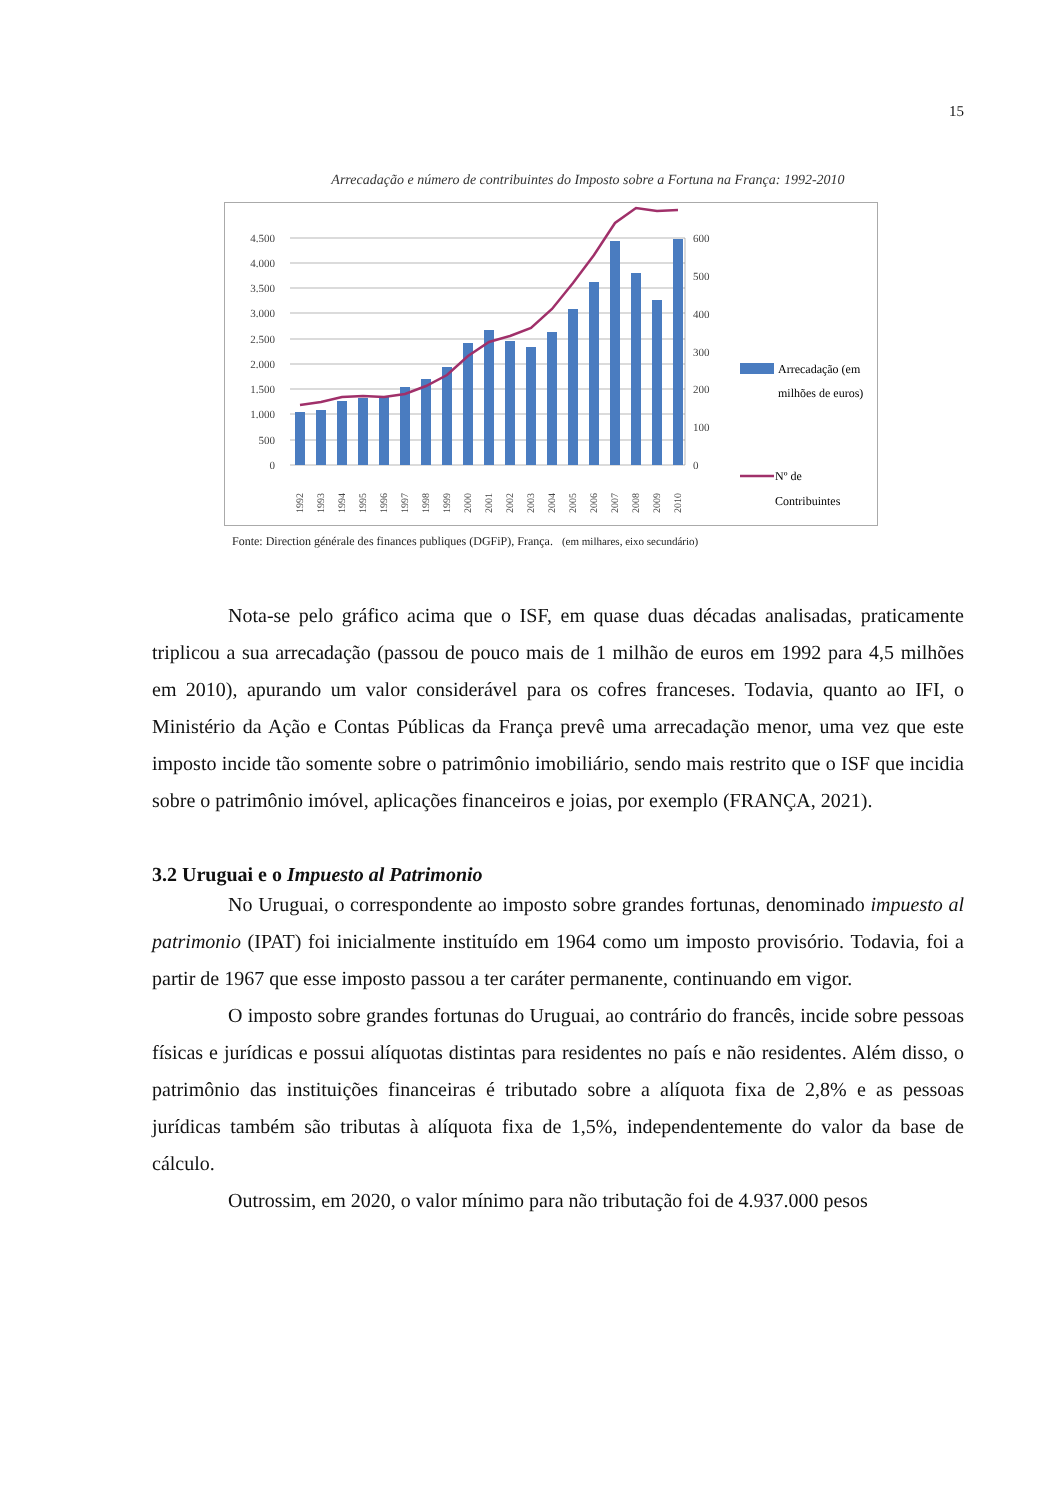15
Arrecadação e número de contribuintes do Imposto sobre a Fortuna na França: 1992-2010
4.500
4.000
3.500
3.000
2.500
2.000
1.500
1.000
500
0
600
500
400
300
200
100
0
Arrecadação (em
milhões de euros)
Nº de
Contribuintes
1992
1993
1994
1995
1996
1997
1998
1999
2000
2001
2002
2003
2004
2005
2006
2007
2008
2009
2010
Fonte: Direction générale des finances publiques (DGFiP), França. (em milhares, eixo secundário)
Nota-se pelo gráfico acima que o ISF, em quase duas décadas analisadas, praticamente triplicou a sua arrecadação (passou de pouco mais de 1 milhão de euros em 1992 para 4,5 milhões em 2010), apurando um valor considerável para os cofres franceses. Todavia, quanto ao IFI, o Ministério da Ação e Contas Públicas da França prevê uma arrecadação menor, uma vez que este imposto incide tão somente sobre o patrimônio imobiliário, sendo mais restrito que o ISF que incidia sobre o patrimônio imóvel, aplicações financeiros e joias, por exemplo (FRANÇA, 2021).
3.2 Uruguai e o Impuesto al Patrimonio
No Uruguai, o correspondente ao imposto sobre grandes fortunas, denominado impuesto al patrimonio (IPAT) foi inicialmente instituído em 1964 como um imposto provisório. Todavia, foi a partir de 1967 que esse imposto passou a ter caráter permanente, continuando em vigor.
O imposto sobre grandes fortunas do Uruguai, ao contrário do francês, incide sobre pessoas físicas e jurídicas e possui alíquotas distintas para residentes no país e não residentes. Além disso, o patrimônio das instituições financeiras é tributado sobre a alíquota fixa de 2,8% e as pessoas jurídicas também são tributas à alíquota fixa de 1,5%, independentemente do valor da base de cálculo.
Outrossim, em 2020, o valor mínimo para não tributação foi de 4.937.000 pesos